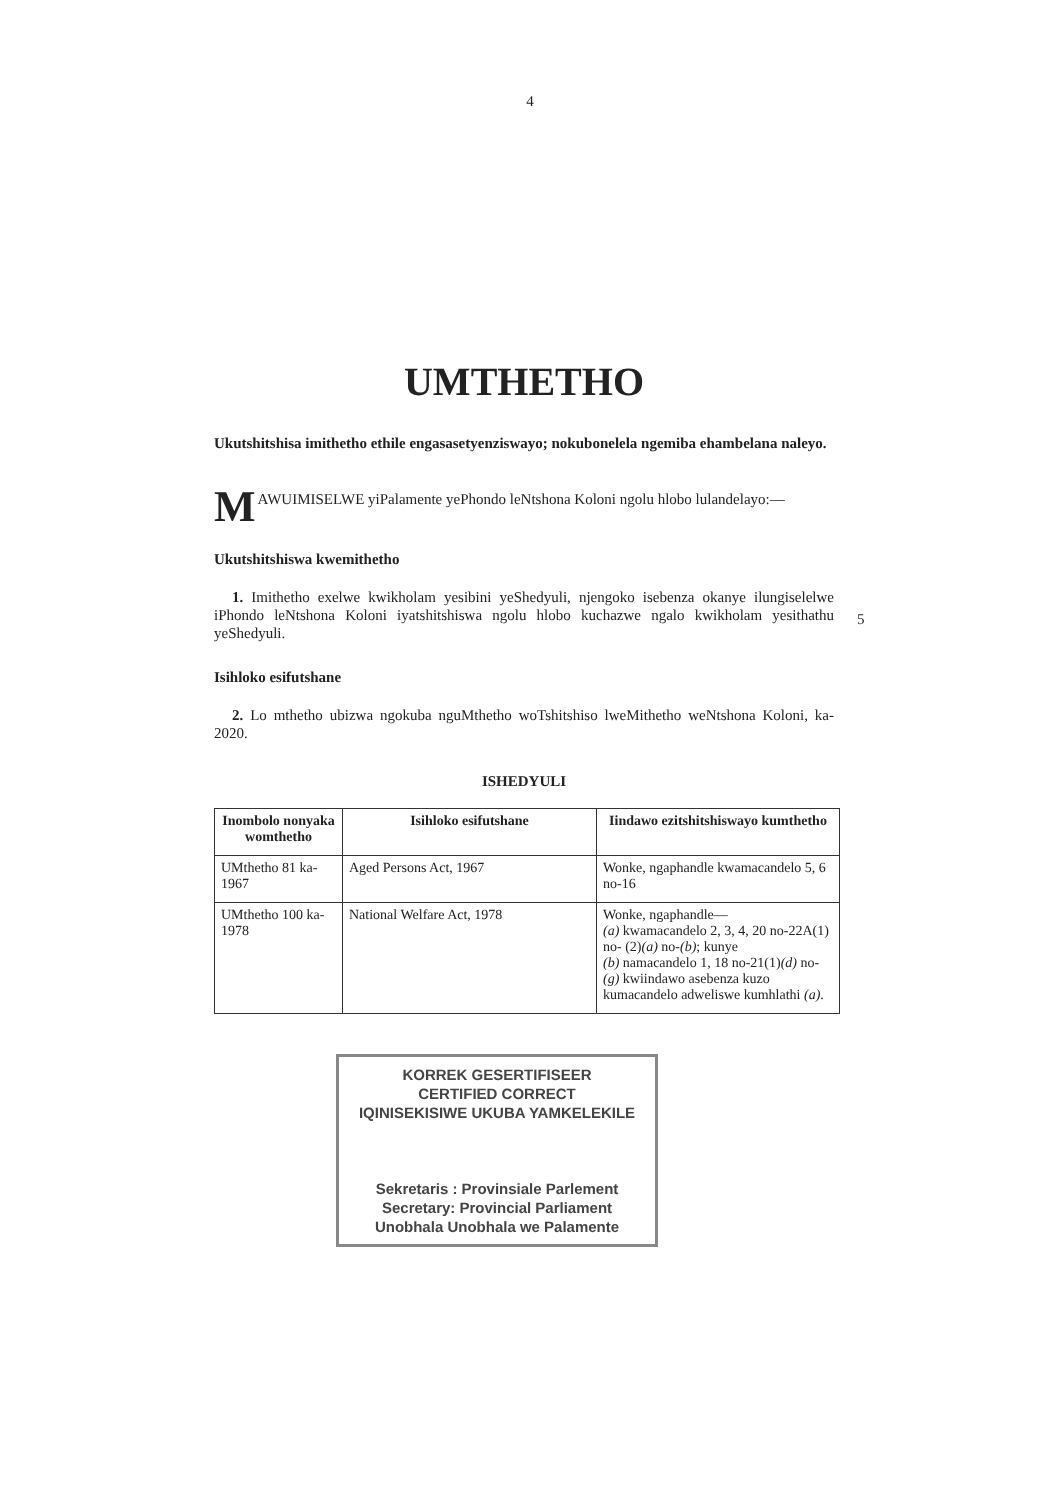4
UMTHETHO
Ukutshitshisa imithetho ethile engasasetyenziswayo; nokubonelela ngemiba ehambelana naleyo.
M AWUIMISELWE yiPalamente yePhondo leNtshona Koloni ngolu hlobo lulandelayo:—
Ukutshitshiswa kwemithetho
1. Imithetho exelwe kwikholam yesibini yeShedyuli, njengoko isebenza okanye ilungiselelwe iPhondo leNtshona Koloni iyatshitshiswa ngolu hlobo kuchazwe ngalo kwikholam yesithathu yeShedyuli.
5
Isihloko esifutshane
2. Lo mthetho ubizwa ngokuba nguMthetho woTshitshiso lweMithetho weNtshona Koloni, ka-2020.
ISHEDYULI
| Inombolo nonyaka womthetho | Isihloko esifutshane | Iindawo ezitshitshiswayo kumthetho |
| --- | --- | --- |
| UMthetho 81 ka-1967 | Aged Persons Act, 1967 | Wonke, ngaphandle kwamacandelo 5, 6 no-16 |
| UMthetho 100 ka-1978 | National Welfare Act, 1978 | Wonke, ngaphandle— (a) kwamacandelo 2, 3, 4, 20 no-22A(1) no- (2) (a) no- (b) ; kunye (b) namacandelo 1, 18 no-21(1) (d) no- (g) kwiindawo asebenza kuzo kumacandelo adweliswe kumhlathi (a) . |
KORREK GESERTIFISEER
CERTIFIED CORRECT
IQINISEKISIWE UKUBA YAMKELEKILE
Sekretaris : Provinsiale Parlement
Secretary: Provincial Parliament
Unobhala Unobhala we Palamente